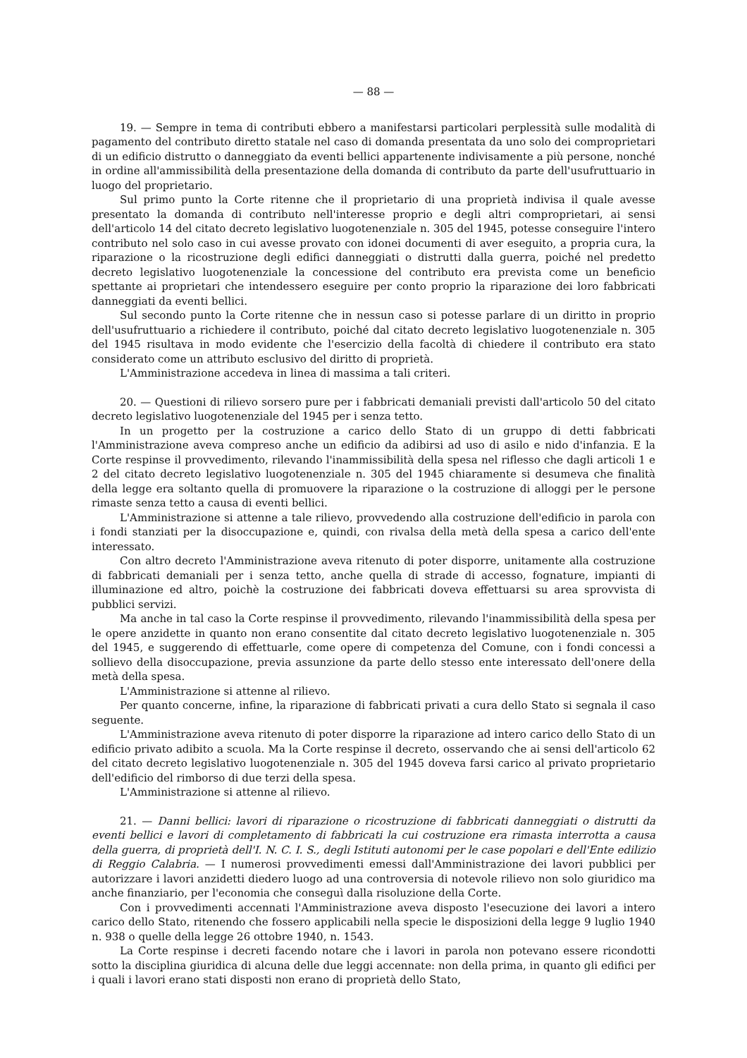— 88 —
19. — Sempre in tema di contributi ebbero a manifestarsi particolari perplessità sulle modalità di pagamento del contributo diretto statale nel caso di domanda presentata da uno solo dei comproprietari di un edificio distrutto o danneggiato da eventi bellici appartenente indivisamente a più persone, nonché in ordine all'ammissibilità della presentazione della domanda di contributo da parte dell'usufruttuario in luogo del proprietario.
Sul primo punto la Corte ritenne che il proprietario di una proprietà indivisa il quale avesse presentato la domanda di contributo nell'interesse proprio e degli altri comproprietari, ai sensi dell'articolo 14 del citato decreto legislativo luogotenenziale n. 305 del 1945, potesse conseguire l'intero contributo nel solo caso in cui avesse provato con idonei documenti di aver eseguito, a propria cura, la riparazione o la ricostruzione degli edifici danneggiati o distrutti dalla guerra, poiché nel predetto decreto legislativo luogotenenziale la concessione del contributo era prevista come un beneficio spettante ai proprietari che intendessero eseguire per conto proprio la riparazione dei loro fabbricati danneggiati da eventi bellici.
Sul secondo punto la Corte ritenne che in nessun caso si potesse parlare di un diritto in proprio dell'usufruttuario a richiedere il contributo, poiché dal citato decreto legislativo luogotenenziale n. 305 del 1945 risultava in modo evidente che l'esercizio della facoltà di chiedere il contributo era stato considerato come un attributo esclusivo del diritto di proprietà.
L'Amministrazione accedeva in linea di massima a tali criteri.
20. — Questioni di rilievo sorsero pure per i fabbricati demaniali previsti dall'articolo 50 del citato decreto legislativo luogotenenziale del 1945 per i senza tetto.
In un progetto per la costruzione a carico dello Stato di un gruppo di detti fabbricati l'Amministrazione aveva compreso anche un edificio da adibirsi ad uso di asilo e nido d'infanzia. E la Corte respinse il provvedimento, rilevando l'inammissibilità della spesa nel riflesso che dagli articoli 1 e 2 del citato decreto legislativo luogotenenziale n. 305 del 1945 chiaramente si desumeva che finalità della legge era soltanto quella di promuovere la riparazione o la costruzione di alloggi per le persone rimaste senza tetto a causa di eventi bellici.
L'Amministrazione si attenne a tale rilievo, provvedendo alla costruzione dell'edificio in parola con i fondi stanziati per la disoccupazione e, quindi, con rivalsa della metà della spesa a carico dell'ente interessato.
Con altro decreto l'Amministrazione aveva ritenuto di poter disporre, unitamente alla costruzione di fabbricati demaniali per i senza tetto, anche quella di strade di accesso, fognature, impianti di illuminazione ed altro, poichè la costruzione dei fabbricati doveva effettuarsi su area sprovvista di pubblici servizi.
Ma anche in tal caso la Corte respinse il provvedimento, rilevando l'inammissibilità della spesa per le opere anzidette in quanto non erano consentite dal citato decreto legislativo luogotenenziale n. 305 del 1945, e suggerendo di effettuarle, come opere di competenza del Comune, con i fondi concessi a sollievo della disoccupazione, previa assunzione da parte dello stesso ente interessato dell'onere della metà della spesa.
L'Amministrazione si attenne al rilievo.
Per quanto concerne, infine, la riparazione di fabbricati privati a cura dello Stato si segnala il caso seguente.
L'Amministrazione aveva ritenuto di poter disporre la riparazione ad intero carico dello Stato di un edificio privato adibito a scuola. Ma la Corte respinse il decreto, osservando che ai sensi dell'articolo 62 del citato decreto legislativo luogotenenziale n. 305 del 1945 doveva farsi carico al privato proprietario dell'edificio del rimborso di due terzi della spesa.
L'Amministrazione si attenne al rilievo.
21. — Danni bellici: lavori di riparazione o ricostruzione di fabbricati danneggiati o distrutti da eventi bellici e lavori di completamento di fabbricati la cui costruzione era rimasta interrotta a causa della guerra, di proprietà dell'I. N. C. I. S., degli Istituti autonomi per le case popolari e dell'Ente edilizio di Reggio Calabria. — I numerosi provvedimenti emessi dall'Amministrazione dei lavori pubblici per autorizzare i lavori anzidetti diedero luogo ad una controversia di notevole rilievo non solo giuridico ma anche finanziario, per l'economia che conseguì dalla risoluzione della Corte.
Con i provvedimenti accennati l'Amministrazione aveva disposto l'esecuzione dei lavori a intero carico dello Stato, ritenendo che fossero applicabili nella specie le disposizioni della legge 9 luglio 1940 n. 938 o quelle della legge 26 ottobre 1940, n. 1543.
La Corte respinse i decreti facendo notare che i lavori in parola non potevano essere ricondotti sotto la disciplina giuridica di alcuna delle due leggi accennate: non della prima, in quanto gli edifici per i quali i lavori erano stati disposti non erano di proprietà dello Stato,